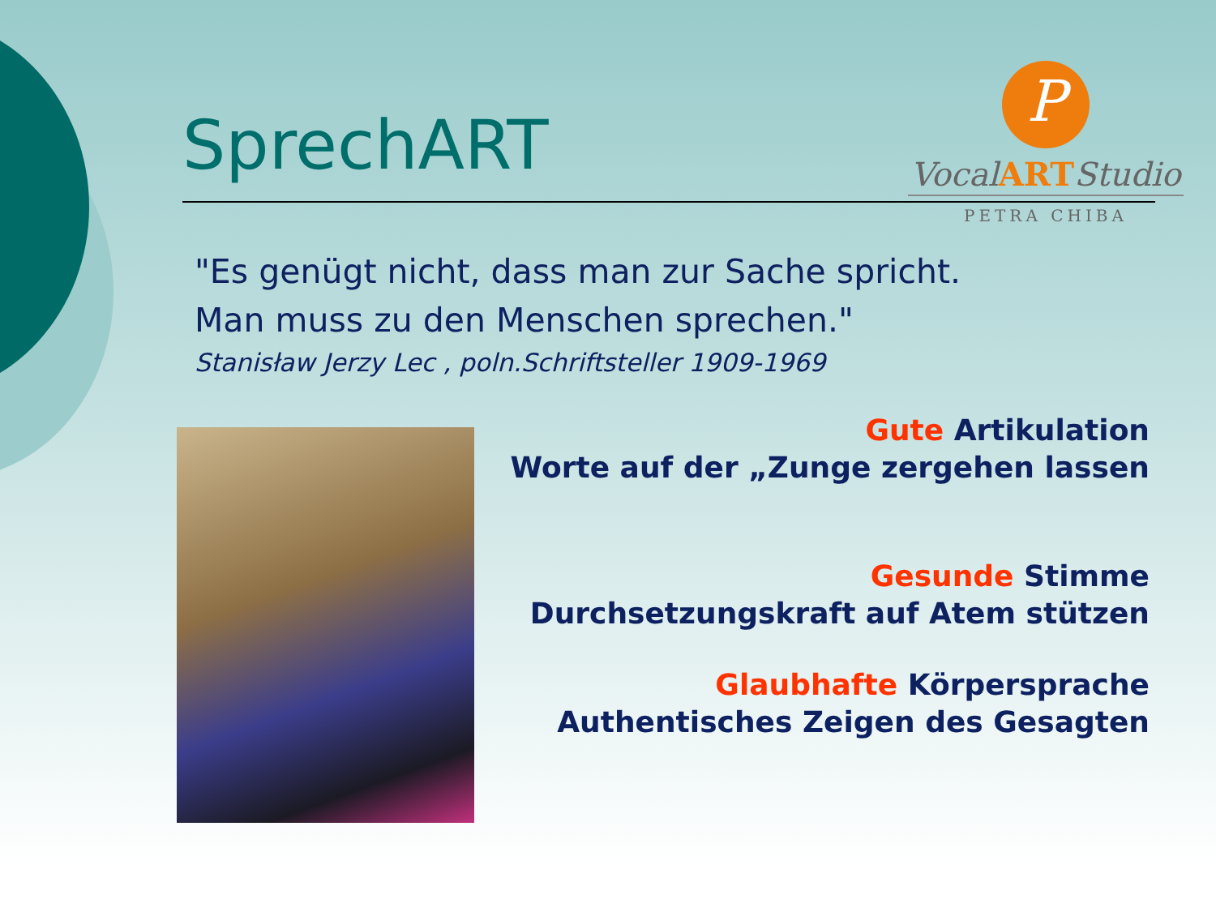SprechART
P
VocalARTStudio
PETRA CHIBA
"Es genügt nicht, dass man zur Sache spricht.
Man muss zu den Menschen sprechen."
Stanisław Jerzy Lec , poln.Schriftsteller 1909-1969
Gute Artikulation
Worte auf der „Zunge zergehen lassen
Gesunde Stimme
Durchsetzungskraft auf Atem stützen
Glaubhafte Körpersprache
Authentisches Zeigen des Gesagten